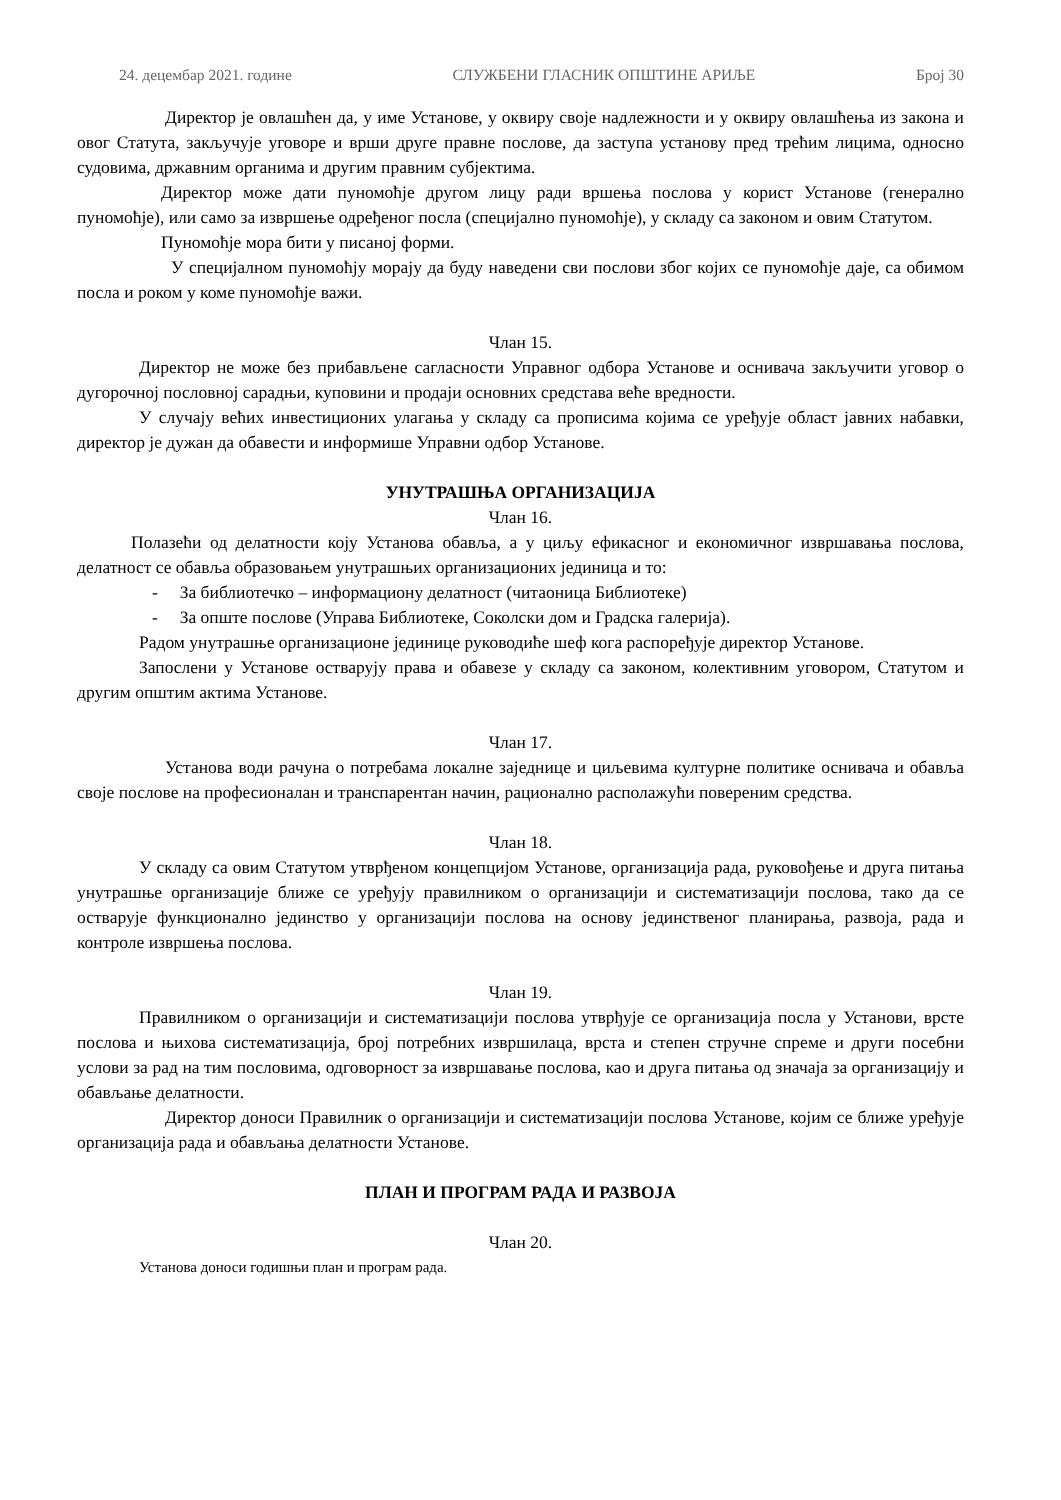24. децембар 2021. године СЛУЖБЕНИ ГЛАСНИК ОПШТИНЕ АРИЉЕ Број 30
Директор је овлашћен да, у име Установе, у оквиру своје надлежности и у оквиру овлашћења из закона и овог Статута, закључује уговоре и врши друге правне послове, да заступа установу пред трећим лицима, односно судовима, државним органима и другим правним субјектима.
Директор може дати пуномоћје другом лицу ради вршења послова у корист Установе (генерално пуномоћје), или само за извршење одређеног посла (специјално пуномоћје), у складу са законом и овим Статутом.
Пуномоћје мора бити у писаној форми.
У специјалном пуномоћју морају да буду наведени сви послови због којих се пуномоћје даје, са обимом посла и роком у коме пуномоћје важи.
Члан 15.
Директор не може без прибављене сагласности Управног одбора Установе и оснивача закључити уговор о дугорочној пословној сарадњи, куповини и продаји основних средстава веће вредности.
У случају већих инвестиционих улагања у складу са прописима којима се уређује област јавних набавки, директор је дужан да обавести и информише Управни одбор Установе.
УНУТРАШЊА ОРГАНИЗАЦИЈА
Члан 16.
Полазећи од делатности коју Установа обавља, а у циљу ефикасног и економичног извршавања послова, делатност се обавља образовањем унутрашњих организационих јединица и то:
- За библиотечко – информациону делатност (читаоница Библиотеке)
- За опште послове (Управа Библиотеке, Соколски дом и Градска галерија).
Радом унутрашње организационе јединице руководиће шеф кога распоређује директор Установе.
Запослени у Установе остварују права и обавезе у складу са законом, колективним уговором, Статутом и другим општим актима Установе.
Члан 17.
Установа води рачуна о потребама локалне заједнице и циљевима културне политике оснивача и обавља своје послове на професионалан и транспарентан начин, рационално располажући повереним средства.
Члан 18.
У складу са овим Статутом утврђеном концепцијом Установе, организација рада, руковођење и друга питања унутрашње организације ближе се уређују правилником о организацији и систематизацији послова, тако да се остварује функционално јединство у организацији послова на основу јединственог планирања, развоја, рада и контроле извршења послова.
Члан 19.
Правилником о организацији и систематизацији послова утврђује се организација посла у Установи, врсте послова и њихова систематизација, број потребних извршилаца, врста и степен стручне спреме и други посебни услови за рад на тим пословима, одговорност за извршавање послова, као и друга питања од значаја за организацију и обављање делатности.
Директор доноси Правилник о организацији и систематизацији послова Установе, којим се ближе уређује организација рада и обављања делатности Установе.
ПЛАН И ПРОГРАМ РАДА И РАЗВОЈА
Члан 20.
Установа доноси годишњи план и програм рада.